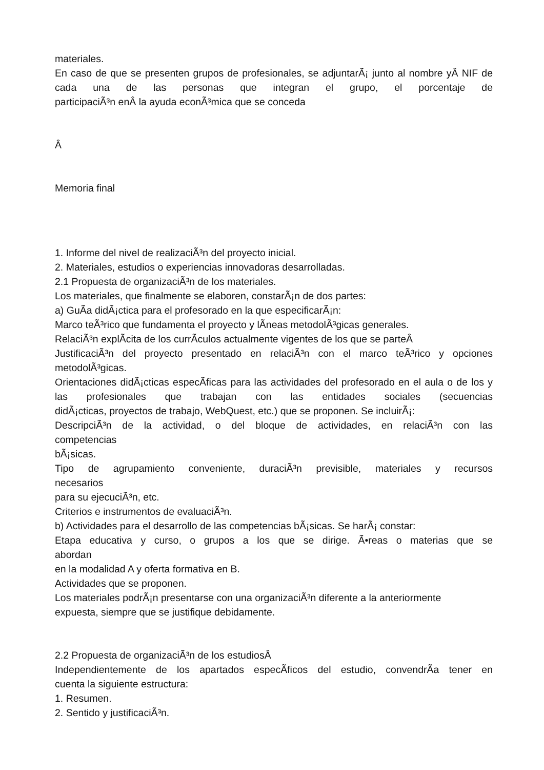materiales.
En caso de que se presenten grupos de profesionales, se adjuntarÃ¡ junto al nombre yÂ NIF de cada una de las personas que integran el grupo, el porcentaje de
participaciÃ³n enÂ la ayuda econÃ³mica que se conceda
Â
Memoria final
1. Informe del nivel de realizaciÃ³n del proyecto inicial.
2. Materiales, estudios o experiencias innovadoras desarrolladas.
2.1 Propuesta de organizaciÃ³n de los materiales.
Los materiales, que finalmente se elaboren, constarÃ¡n de dos partes:
a) GuÃ­a didÃ¡ctica para el profesorado en la que especificarÃ¡n:
Marco teÃ³rico que fundamenta el proyecto y lÃ­neas metodolÃ³gicas generales.
RelaciÃ³n explÃ­cita de los currÃ­culos actualmente vigentes de los que se parteÂ
JustificaciÃ³n del proyecto presentado en relaciÃ³n con el marco teÃ³rico y opciones
metodolÃ³gicas.
Orientaciones didÃ¡cticas especÃ­ficas para las actividades del profesorado en el aula o de los y las profesionales que trabajan con las entidades sociales (secuencias
didÃ¡cticas, proyectos de trabajo, WebQuest, etc.) que se proponen. Se incluirÃ¡:
DescripciÃ³n de la actividad, o del bloque de actividades, en relaciÃ³n con las
competencias
bÃ¡sicas.
Tipo de agrupamiento conveniente, duraciÃ³n previsible, materiales y recursos
necesarios
para su ejecuciÃ³n, etc.
Criterios e instrumentos de evaluaciÃ³n.
b) Actividades para el desarrollo de las competencias bÃ¡sicas. Se harÃ¡ constar:
Etapa educativa y curso, o grupos a los que se dirige. Ã•reas o materias que se
abordan
en la modalidad A y oferta formativa en B.
Actividades que se proponen.
Los materiales podrÃ¡n presentarse con una organizaciÃ³n diferente a la anteriormente
expuesta, siempre que se justifique debidamente.
2.2 Propuesta de organizaciÃ³n de los estudiosÂ
Independientemente de los apartados especÃ­ficos del estudio, convendrÃ­a tener en
cuenta la siguiente estructura:
1. Resumen.
2. Sentido y justificaciÃ³n.